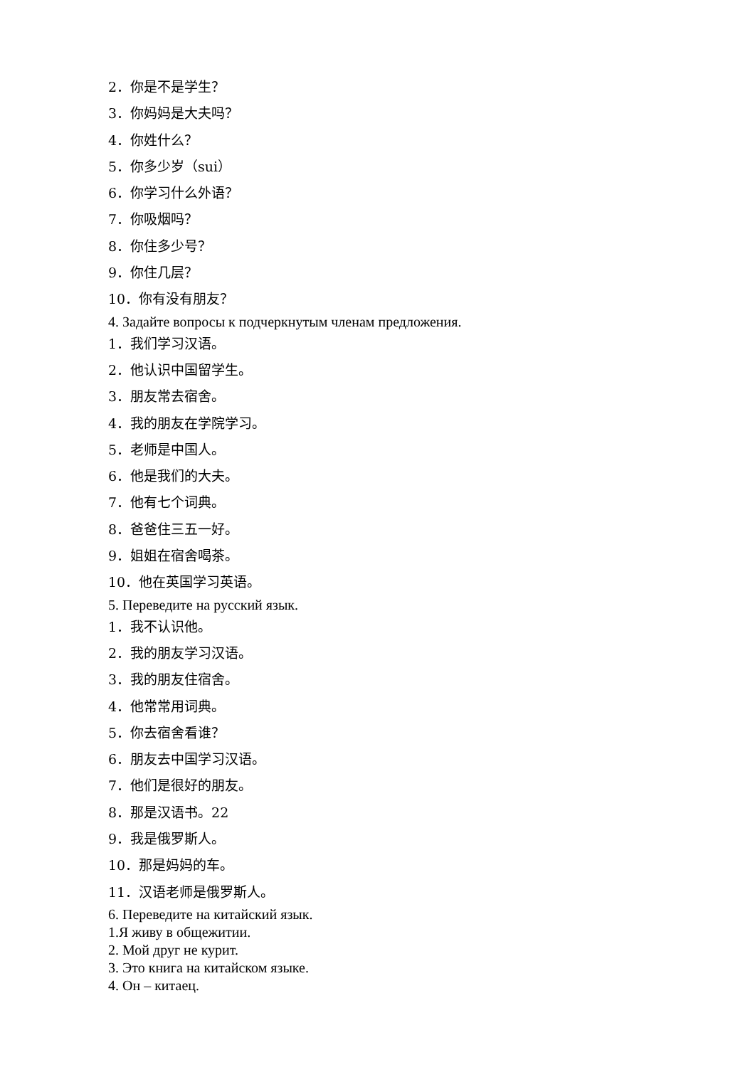2．你是不是学生？
3．你妈妈是大夫吗？
4．你姓什么？
5．你多少岁（sui）
6．你学习什么外语？
7．你吸烟吗？
8．你住多少号？
9．你住几层？
10．你有没有朋友？
4. Задайте вопросы к подчеркнутым членам предложения.
1．我们学习汉语。
2．他认识中国留学生。
3．朋友常去宿舍。
4．我的朋友在学院学习。
5．老师是中国人。
6．他是我们的大夫。
7．他有七个词典。
8．爸爸住三五一好。
9．姐姐在宿舍喝茶。
10．他在英国学习英语。
5. Переведите на русский язык.
1．我不认识他。
2．我的朋友学习汉语。
3．我的朋友住宿舍。
4．他常常用词典。
5．你去宿舍看谁？
6．朋友去中国学习汉语。
7．他们是很好的朋友。
8．那是汉语书。22
9．我是俄罗斯人。
10．那是妈妈的车。
11．汉语老师是俄罗斯人。
6. Переведите на китайский язык.
1.Я живу в общежитии.
2. Мой друг не курит.
3. Это книга на китайском языке.
4. Он – китаец.